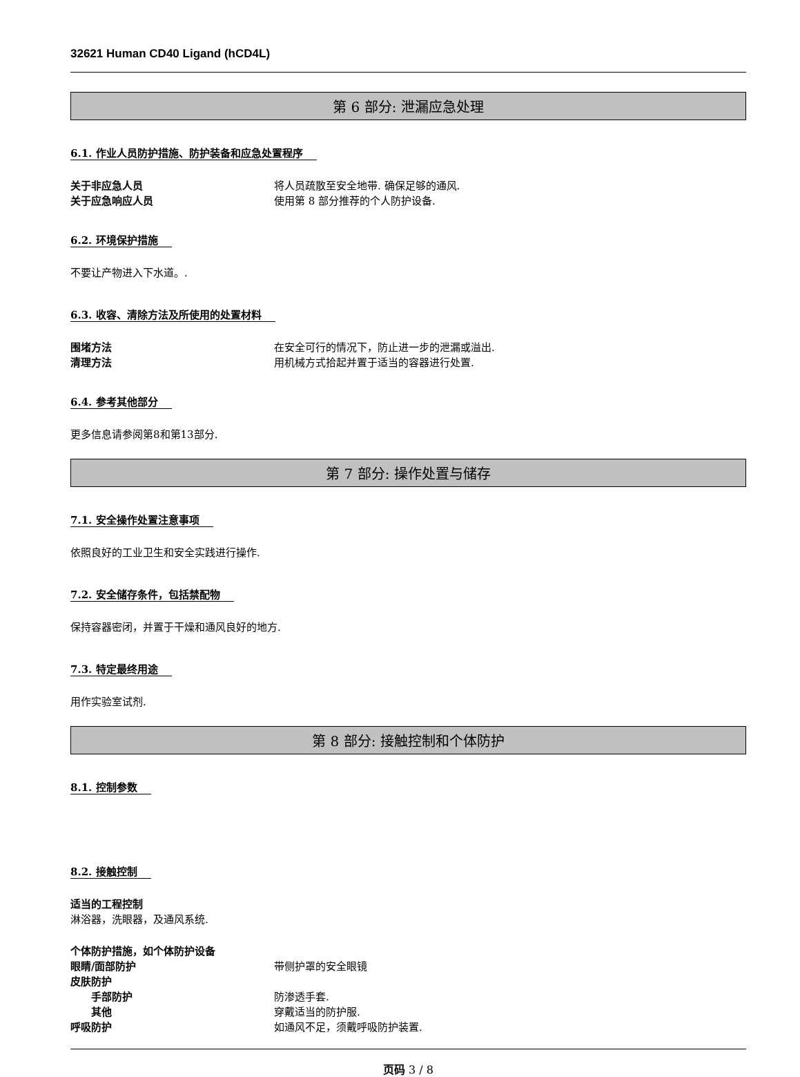32621 Human CD40 Ligand (hCD4L)
第 6 部分: 泄漏应急处理
6.1. 作业人员防护措施、防护装备和应急处置程序
关于非应急人员 将人员疏散至安全地带. 确保足够的通风.
关于应急响应人员 使用第 8 部分推荐的个人防护设备.
6.2. 环境保护措施
不要让产物进入下水道。.
6.3. 收容、清除方法及所使用的处置材料
围堵方法 在安全可行的情况下，防止进一步的泄漏或溢出.
清理方法 用机械方式拾起并置于适当的容器进行处置.
6.4. 参考其他部分
更多信息请参阅第8和第13部分.
第 7 部分: 操作处置与储存
7.1. 安全操作处置注意事项
依照良好的工业卫生和安全实践进行操作.
7.2. 安全储存条件，包括禁配物
保持容器密闭，并置于干燥和通风良好的地方.
7.3. 特定最终用途
用作实验室试剂.
第 8 部分: 接触控制和个体防护
8.1. 控制参数 8.2. 接触控制
适当的工程控制
淋浴器，洗眼器，及通风系统.
个体防护措施，如个体防护设备
眼睛/面部防护 带侧护罩的安全眼镜
皮肤防护
手部防护 防渗透手套.
其他 穿戴适当的防护服.
呼吸防护 如通风不足，须戴呼吸防护装置.
页码 3 / 8